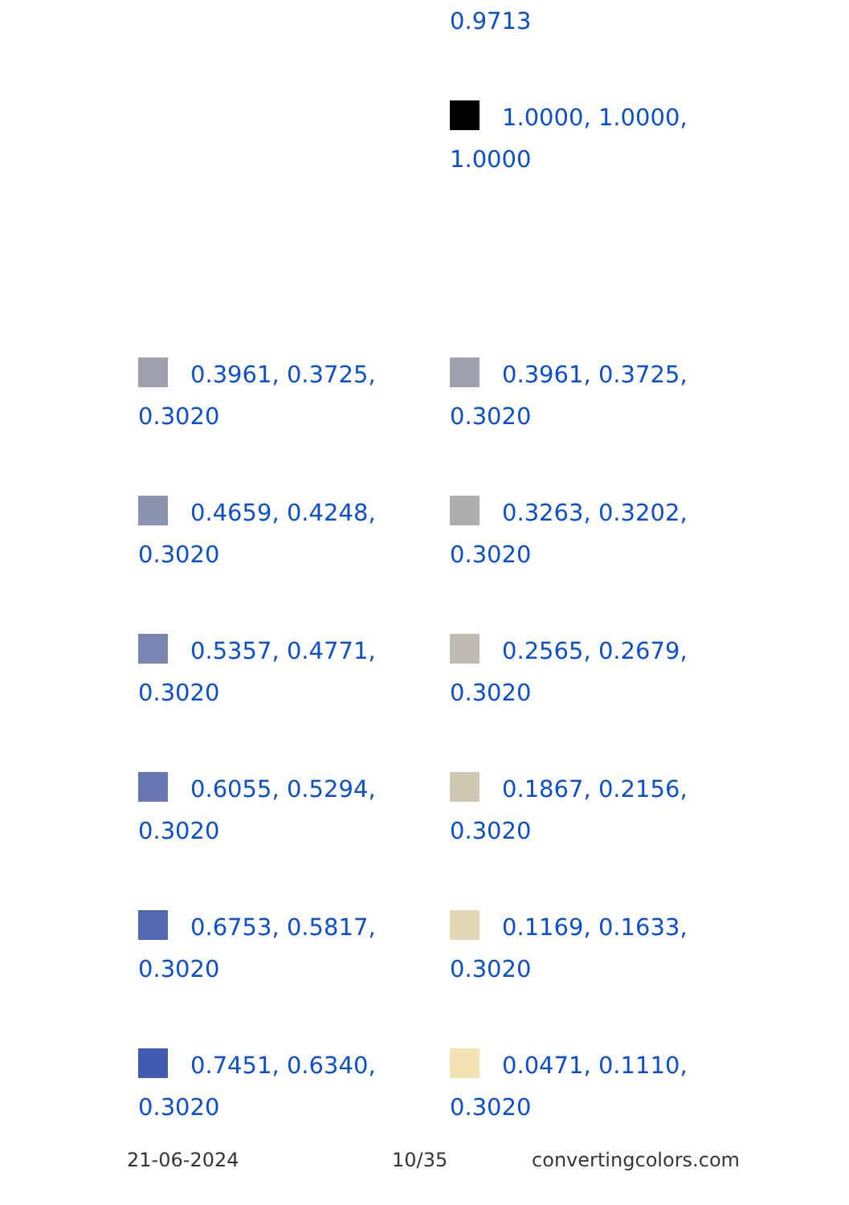0.9713
1.0000, 1.0000, 1.0000
0.3961, 0.3725, 0.3020
0.3961, 0.3725, 0.3020
0.4659, 0.4248, 0.3020
0.3263, 0.3202, 0.3020
0.5357, 0.4771, 0.3020
0.2565, 0.2679, 0.3020
0.6055, 0.5294, 0.3020
0.1867, 0.2156, 0.3020
0.6753, 0.5817, 0.3020
0.1169, 0.1633, 0.3020
0.7451, 0.6340, 0.3020
0.0471, 0.1110, 0.3020
21-06-2024 10/35 convertingcolors.com